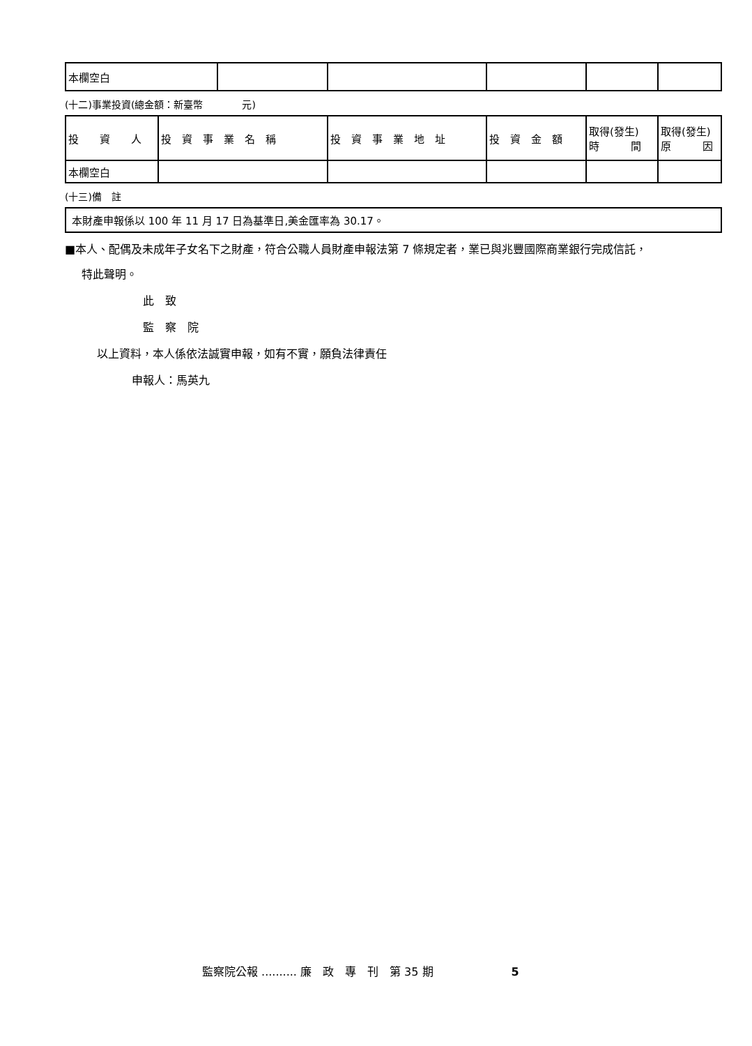| 本欄空白 | | | | | |
(十二)事業投資(總金額：新臺幣　　　　元)
| 投 資 人 | 投 資 事 業 名 稱 | 投 資 事 業 地 址 | 投 資 金 額 | 取得(發生) 時 間 | 取得(發生) 原 因 |
| --- | --- | --- | --- | --- | --- |
| 本欄空白 | | | | | |
(十三)備　註
| 本財產申報係以 100 年 11 月 17 日為基準日,美金匯率為 30.17。 |
■本人、配偶及未成年子女名下之財產，符合公職人員財產申報法第 7 條規定者，業已與兆豐國際商業銀行完成信託，
特此聲明。
此　致
監　察　院
以上資料，本人係依法誠實申報，如有不實，願負法律責任
申報人：馬英九
監察院公報 .......... 廉　政　專　刊　第 35 期　　　　　　　5